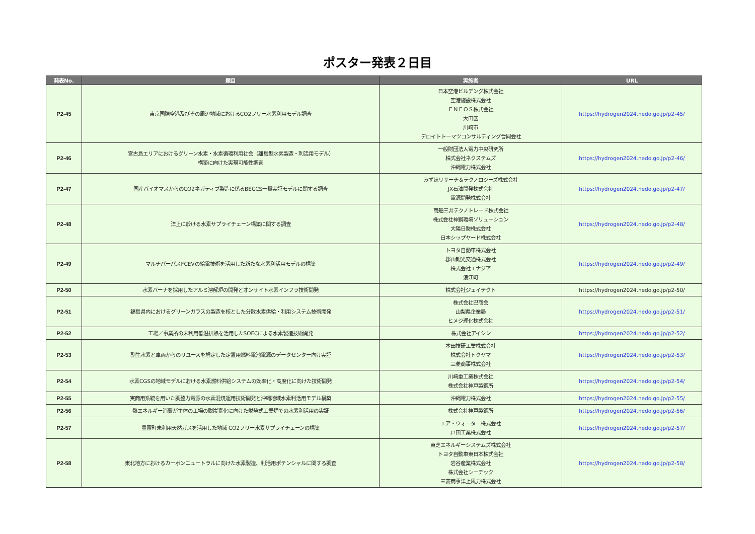ポスター発表２日目
| 発表No. | 題目 | 実施者 | URL |
| --- | --- | --- | --- |
| P2-45 | 東京国際空港及びその周辺地域におけるCO2フリー水素利用モデル調査 | 日本空港ビルデング株式会社 空港施設株式会社 ＥＮＥＯＳ株式会社 大田区 川崎市 デロイトトーマツコンサルティング合同会社 | https://hydrogen2024.nedo.go.jp/p2-45/ |
| P2-46 | 宮古島エリアにおけるグリーン水素・水素循環利用社会（離島型水素製造・利活用モデル） 構築に向けた実現可能性調査 | 一般財団法人電力中央研究所 株式会社ネクステムズ 沖縄電力株式会社 | https://hydrogen2024.nedo.go.jp/p2-46/ |
| P2-47 | 国産バイオマスからのCO2ネガティブ製造に係るBECCS一貫実証モデルに関する調査 | みずほリサーチ＆テクノロジーズ株式会社 JX石油開発株式会社 電源開発株式会社 | https://hydrogen2024.nedo.go.jp/p2-47/ |
| P2-48 | 洋上に於ける水素サプライチェーン構築に関する調査 | 商船三井テクノトレード株式会社 株式会社神鋼環境ソリューション 大陽日酸株式会社 日本シップヤード株式会社 | https://hydrogen2024.nedo.go.jp/p2-48/ |
| P2-49 | マルチパーパスFCEVの給電技術を活用した新たな水素利活用モデルの構築 | トヨタ自動車株式会社 郡山観光交通株式会社 株式会社エナジア 浪江町 | https://hydrogen2024.nedo.go.jp/p2-49/ |
| P2-50 | 水素バーナを採用したアルミ溶解炉の開発とオンサイト水素インフラ技術開発 | 株式会社ジェイテクト | https://hydrogen2024.nedo.go.jp/p2-50/ |
| P2-51 | 福島県内におけるグリーンガラスの製造を核とした分散水素供給・利用システム技術開発 | 株式会社巴商会 山梨県企業局 ヒメジ理化株式会社 | https://hydrogen2024.nedo.go.jp/p2-51/ |
| P2-52 | 工場／事業所の未利用低温排熱を活用したSOECによる水素製造技術開発 | 株式会社アイシン | https://hydrogen2024.nedo.go.jp/p2-52/ |
| P2-53 | 副生水素と車両からのリユースを想定した定置用燃料電池電源のデータセンター向け実証 | 本田技研工業株式会社 株式会社トクヤマ 三菱商事株式会社 | https://hydrogen2024.nedo.go.jp/p2-53/ |
| P2-54 | 水素CGSの地域モデルにおける水素燃料供給システムの効率化・高度化に向けた技術開発 | 川崎重工業株式会社 株式会社神戸製鋼所 | https://hydrogen2024.nedo.go.jp/p2-54/ |
| P2-55 | 実商用系統を用いた調整力電源の水素混焼運用技術開発と沖縄地域水素利活用モデル構築 | 沖縄電力株式会社 | https://hydrogen2024.nedo.go.jp/p2-55/ |
| P2-56 | 熱エネルギー消費が主体の工場の脱炭素化に向けた燃焼式工業炉での水素利活用の実証 | 株式会社神戸製鋼所 | https://hydrogen2024.nedo.go.jp/p2-56/ |
| P2-57 | 豊富町未利用天然ガスを活用した地域 CO2フリー水素サプライチェーンの構築 | エア・ウォーター株式会社 戸田工業株式会社 | https://hydrogen2024.nedo.go.jp/p2-57/ |
| P2-58 | 東北地方におけるカーボンニュートラルに向けた水素製造、利活用ポテンシャルに関する調査 | 東芝エネルギーシステムズ株式会社 トヨタ自動車東日本株式会社 岩谷産業株式会社 株式会社シーテック 三菱商事洋上風力株式会社 | https://hydrogen2024.nedo.go.jp/p2-58/ |